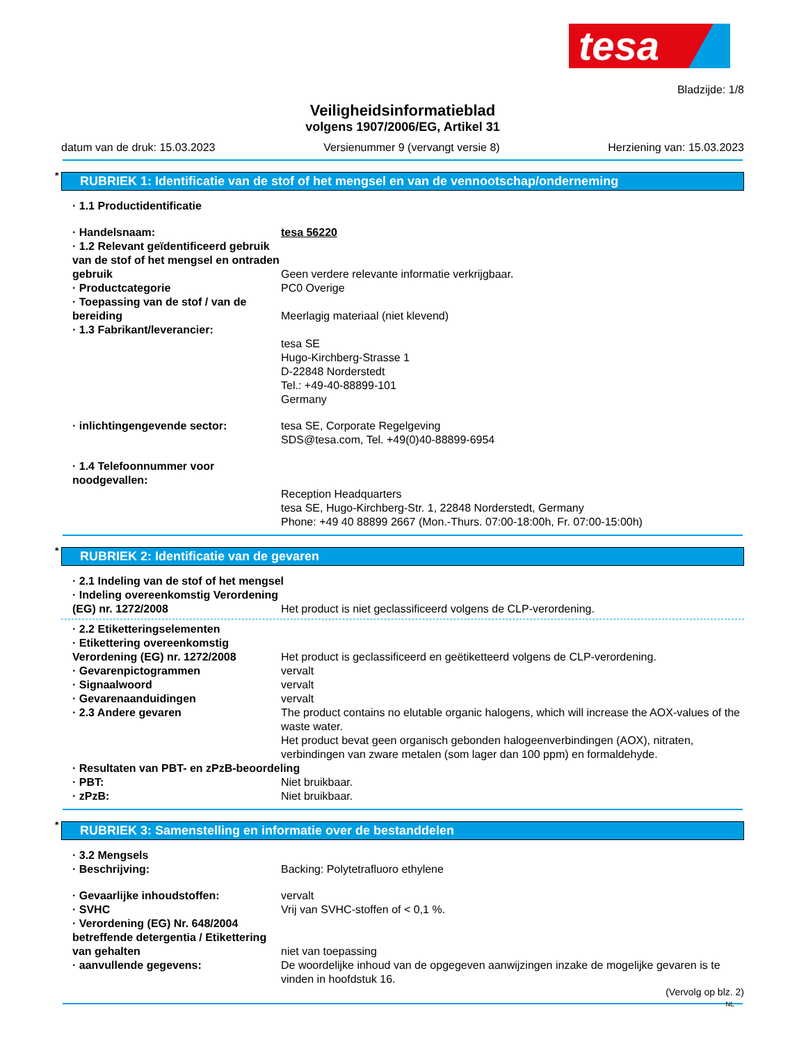tesa
Bladzijde: 1/8
Veiligheidsinformatieblad
volgens 1907/2006/EG, Artikel 31
datum van de druk: 15.03.2023 Versienummer 9 (vervangt versie 8) Herziening van: 15.03.2023
* RUBRIEK 1: Identificatie van de stof of het mengsel en van de vennootschap/onderneming
· 1.1 Productidentificatie
· Handelsnaam: tesa 56220
· 1.2 Relevant geïdentificeerd gebruik van de stof of het mengsel en ontraden gebruik
Geen verdere relevante informatie verkrijgbaar.
· Productcategorie PC0 Overige
· Toepassing van de stof / van de bereiding
Meerlagig materiaal (niet klevend)
· 1.3 Fabrikant/leverancier:
tesa SE
Hugo-Kirchberg-Strasse 1
D-22848 Norderstedt
Tel.: +49-40-88899-101
Germany
· inlichtingengevende sector: tesa SE, Corporate Regelgeving
SDS@tesa.com, Tel. +49(0)40-88899-6954
· 1.4 Telefoonnummer voor noodgevallen:
Reception Headquarters
tesa SE, Hugo-Kirchberg-Str. 1, 22848 Norderstedt, Germany
Phone: +49 40 88899 2667 (Mon.-Thurs. 07:00-18:00h, Fr. 07:00-15:00h)
* RUBRIEK 2: Identificatie van de gevaren
· 2.1 Indeling van de stof of het mengsel
· Indeling overeenkomstig Verordening (EG) nr. 1272/2008
Het product is niet geclassificeerd volgens de CLP-verordening.
· 2.2 Etiketteringselementen
· Etikettering overeenkomstig Verordening (EG) nr. 1272/2008
Het product is geclassificeerd en geëtiketteerd volgens de CLP-verordening.
· Gevarenpictogrammen vervalt
· Signaalwoord vervalt
· Gevarenaanduidingen vervalt
· 2.3 Andere gevaren The product contains no elutable organic halogens, which will increase the AOX-values of the waste water.
Het product bevat geen organisch gebonden halogeenverbindingen (AOX), nitraten, verbindingen van zware metalen (som lager dan 100 ppm) en formaldehyde.
· Resultaten van PBT- en zPzB-beoordeling
· PBT: Niet bruikbaar.
· zPzB: Niet bruikbaar.
* RUBRIEK 3: Samenstelling en informatie over de bestanddelen
· 3.2 Mengsels
· Beschrijving: Backing: Polytetrafluoro ethylene
· Gevaarlijke inhoudstoffen: vervalt
· SVHC Vrij van SVHC-stoffen of < 0,1 %.
· Verordening (EG) Nr. 648/2004 betreffende detergentia / Etikettering van gehalten
niet van toepassing
· aanvullende gegevens: De woordelijke inhoud van de opgegeven aanwijzingen inzake de mogelijke gevaren is te vinden in hoofdstuk 16.
(Vervolg op blz. 2)
NL